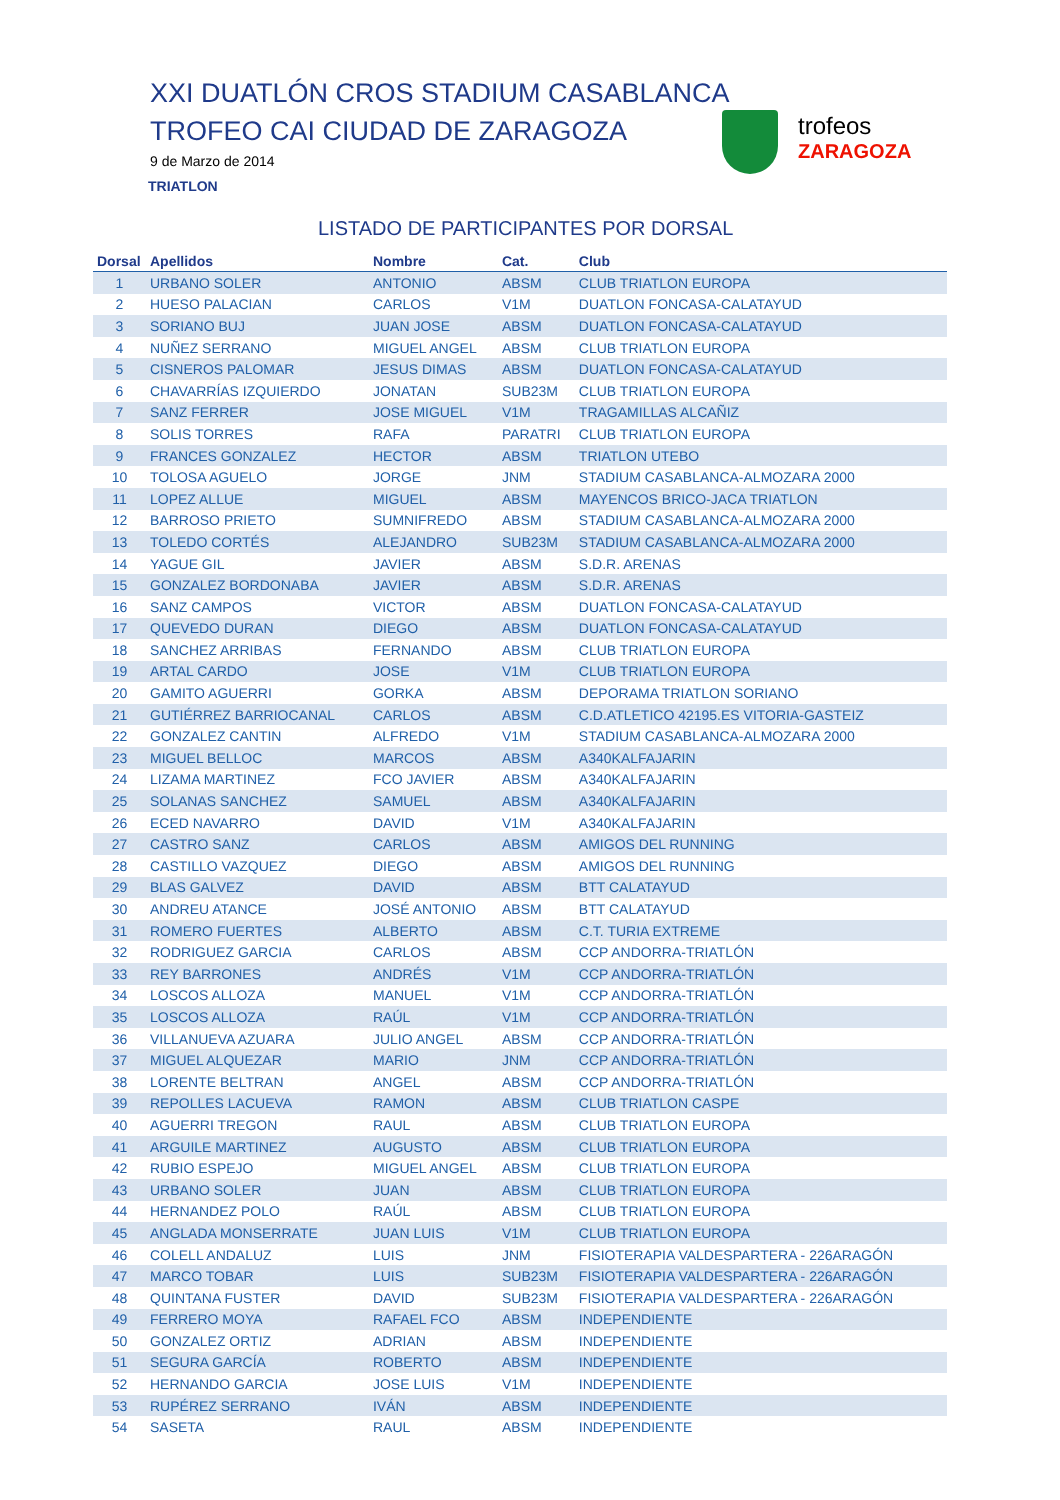XXI DUATLÓN CROS STADIUM CASABLANCA
TROFEO CAI CIUDAD DE ZARAGOZA
9 de Marzo de 2014
TRIATLON
trofeos
ZARAGOZA
LISTADO DE PARTICIPANTES POR DORSAL
| Dorsal | Apellidos | Nombre | Cat. | Club |
| --- | --- | --- | --- | --- |
| 1 | URBANO SOLER | ANTONIO | ABSM | CLUB TRIATLON EUROPA |
| 2 | HUESO PALACIAN | CARLOS | V1M | DUATLON FONCASA-CALATAYUD |
| 3 | SORIANO BUJ | JUAN JOSE | ABSM | DUATLON FONCASA-CALATAYUD |
| 4 | NUÑEZ SERRANO | MIGUEL ANGEL | ABSM | CLUB TRIATLON EUROPA |
| 5 | CISNEROS PALOMAR | JESUS DIMAS | ABSM | DUATLON FONCASA-CALATAYUD |
| 6 | CHAVARRÍAS IZQUIERDO | JONATAN | SUB23M | CLUB TRIATLON EUROPA |
| 7 | SANZ FERRER | JOSE MIGUEL | V1M | TRAGAMILLAS ALCAÑIZ |
| 8 | SOLIS TORRES | RAFA | PARATRI | CLUB TRIATLON EUROPA |
| 9 | FRANCES GONZALEZ | HECTOR | ABSM | TRIATLON UTEBO |
| 10 | TOLOSA AGUELO | JORGE | JNM | STADIUM CASABLANCA-ALMOZARA 2000 |
| 11 | LOPEZ ALLUE | MIGUEL | ABSM | MAYENCOS BRICO-JACA TRIATLON |
| 12 | BARROSO PRIETO | SUMNIFREDO | ABSM | STADIUM CASABLANCA-ALMOZARA 2000 |
| 13 | TOLEDO CORTÉS | ALEJANDRO | SUB23M | STADIUM CASABLANCA-ALMOZARA 2000 |
| 14 | YAGUE GIL | JAVIER | ABSM | S.D.R. ARENAS |
| 15 | GONZALEZ BORDONABA | JAVIER | ABSM | S.D.R. ARENAS |
| 16 | SANZ CAMPOS | VICTOR | ABSM | DUATLON FONCASA-CALATAYUD |
| 17 | QUEVEDO DURAN | DIEGO | ABSM | DUATLON FONCASA-CALATAYUD |
| 18 | SANCHEZ ARRIBAS | FERNANDO | ABSM | CLUB TRIATLON EUROPA |
| 19 | ARTAL CARDO | JOSE | V1M | CLUB TRIATLON EUROPA |
| 20 | GAMITO AGUERRI | GORKA | ABSM | DEPORAMA TRIATLON SORIANO |
| 21 | GUTIÉRREZ BARRIOCANAL | CARLOS | ABSM | C.D.ATLETICO 42195.ES VITORIA-GASTEIZ |
| 22 | GONZALEZ CANTIN | ALFREDO | V1M | STADIUM CASABLANCA-ALMOZARA 2000 |
| 23 | MIGUEL BELLOC | MARCOS | ABSM | A340KALFAJARIN |
| 24 | LIZAMA MARTINEZ | FCO JAVIER | ABSM | A340KALFAJARIN |
| 25 | SOLANAS SANCHEZ | SAMUEL | ABSM | A340KALFAJARIN |
| 26 | ECED NAVARRO | DAVID | V1M | A340KALFAJARIN |
| 27 | CASTRO SANZ | CARLOS | ABSM | AMIGOS DEL RUNNING |
| 28 | CASTILLO VAZQUEZ | DIEGO | ABSM | AMIGOS DEL RUNNING |
| 29 | BLAS GALVEZ | DAVID | ABSM | BTT CALATAYUD |
| 30 | ANDREU ATANCE | JOSÉ ANTONIO | ABSM | BTT CALATAYUD |
| 31 | ROMERO FUERTES | ALBERTO | ABSM | C.T. TURIA EXTREME |
| 32 | RODRIGUEZ GARCIA | CARLOS | ABSM | CCP ANDORRA-TRIATLÓN |
| 33 | REY BARRONES | ANDRÉS | V1M | CCP ANDORRA-TRIATLÓN |
| 34 | LOSCOS ALLOZA | MANUEL | V1M | CCP ANDORRA-TRIATLÓN |
| 35 | LOSCOS ALLOZA | RAÚL | V1M | CCP ANDORRA-TRIATLÓN |
| 36 | VILLANUEVA AZUARA | JULIO ANGEL | ABSM | CCP ANDORRA-TRIATLÓN |
| 37 | MIGUEL ALQUEZAR | MARIO | JNM | CCP ANDORRA-TRIATLÓN |
| 38 | LORENTE BELTRAN | ANGEL | ABSM | CCP ANDORRA-TRIATLÓN |
| 39 | REPOLLES LACUEVA | RAMON | ABSM | CLUB TRIATLON CASPE |
| 40 | AGUERRI TREGON | RAUL | ABSM | CLUB TRIATLON EUROPA |
| 41 | ARGUILE MARTINEZ | AUGUSTO | ABSM | CLUB TRIATLON EUROPA |
| 42 | RUBIO ESPEJO | MIGUEL ANGEL | ABSM | CLUB TRIATLON EUROPA |
| 43 | URBANO SOLER | JUAN | ABSM | CLUB TRIATLON EUROPA |
| 44 | HERNANDEZ POLO | RAÚL | ABSM | CLUB TRIATLON EUROPA |
| 45 | ANGLADA MONSERRATE | JUAN LUIS | V1M | CLUB TRIATLON EUROPA |
| 46 | COLELL ANDALUZ | LUIS | JNM | FISIOTERAPIA VALDESPARTERA - 226ARAGÓN |
| 47 | MARCO TOBAR | LUIS | SUB23M | FISIOTERAPIA VALDESPARTERA - 226ARAGÓN |
| 48 | QUINTANA FUSTER | DAVID | SUB23M | FISIOTERAPIA VALDESPARTERA - 226ARAGÓN |
| 49 | FERRERO MOYA | RAFAEL FCO | ABSM | INDEPENDIENTE |
| 50 | GONZALEZ ORTIZ | ADRIAN | ABSM | INDEPENDIENTE |
| 51 | SEGURA GARCÍA | ROBERTO | ABSM | INDEPENDIENTE |
| 52 | HERNANDO GARCIA | JOSE LUIS | V1M | INDEPENDIENTE |
| 53 | RUPÉREZ SERRANO | IVÁN | ABSM | INDEPENDIENTE |
| 54 | SASETA | RAUL | ABSM | INDEPENDIENTE |